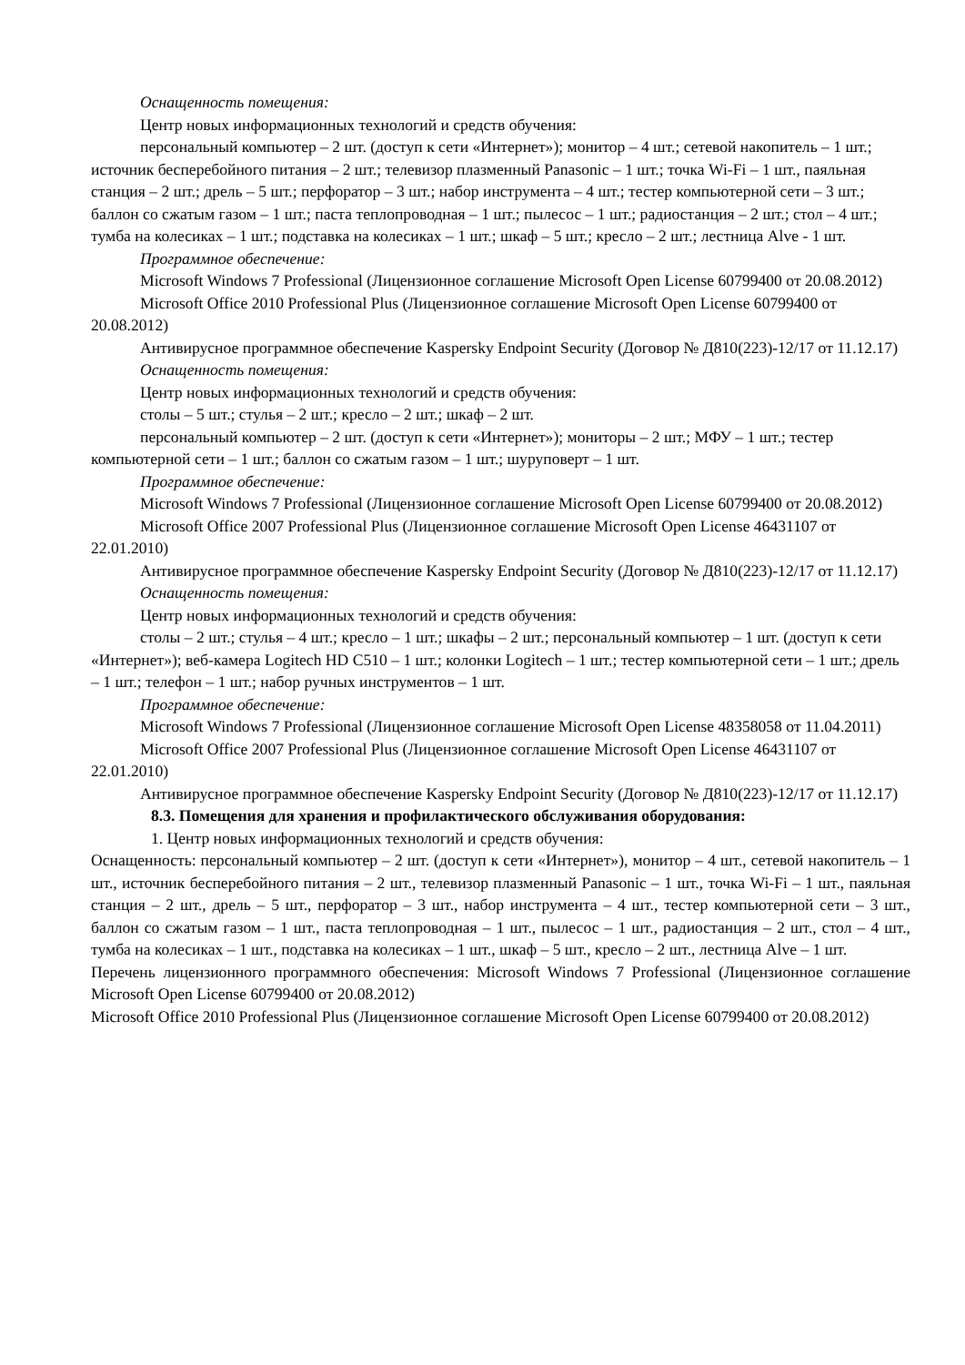Оснащенность помещения:
Центр новых информационных технологий и средств обучения:
персональный компьютер – 2 шт. (доступ к сети «Интернет»); монитор – 4 шт.; сетевой накопитель – 1 шт.; источник бесперебойного питания – 2 шт.; телевизор плазменный Panasonic – 1 шт.; точка Wi-Fi – 1 шт., паяльная станция – 2 шт.; дрель – 5 шт.; перфоратор – 3 шт.; набор инструмента – 4 шт.; тестер компьютерной сети – 3 шт.; баллон со сжатым газом – 1 шт.; паста теплопроводная – 1 шт.; пылесос – 1 шт.; радиостанция – 2 шт.; стол – 4 шт.; тумба на колесиках – 1 шт.; подставка на колесиках – 1 шт.; шкаф – 5 шт.; кресло – 2 шт.; лестница Alve - 1 шт.
Программное обеспечение:
Microsoft Windows 7 Professional (Лицензионное соглашение Microsoft Open License 60799400 от 20.08.2012)
Microsoft Office 2010 Professional Plus (Лицензионное соглашение Microsoft Open License 60799400 от 20.08.2012)
Антивирусное программное обеспечение Kaspersky Endpoint Security (Договор № Д810(223)-12/17 от 11.12.17)
Оснащенность помещения:
Центр новых информационных технологий и средств обучения:
столы – 5 шт.; стулья – 2 шт.; кресло – 2 шт.; шкаф – 2 шт.
персональный компьютер – 2 шт. (доступ к сети «Интернет»); мониторы – 2 шт.; МФУ – 1 шт.; тестер компьютерной сети – 1 шт.; баллон со сжатым газом – 1 шт.; шуруповерт – 1 шт.
Программное обеспечение:
Microsoft Windows 7 Professional (Лицензионное соглашение Microsoft Open License 60799400 от 20.08.2012)
Microsoft Office 2007 Professional Plus (Лицензионное соглашение Microsoft Open License 46431107 от 22.01.2010)
Антивирусное программное обеспечение Kaspersky Endpoint Security (Договор № Д810(223)-12/17 от 11.12.17)
Оснащенность помещения:
Центр новых информационных технологий и средств обучения:
столы – 2 шт.; стулья – 4 шт.; кресло – 1 шт.; шкафы – 2 шт.; персональный компьютер – 1 шт. (доступ к сети «Интернет»); веб-камера Logitech HD C510 – 1 шт.; колонки Logitech – 1 шт.; тестер компьютерной сети – 1 шт.; дрель – 1 шт.; телефон – 1 шт.; набор ручных инструментов – 1 шт.
Программное обеспечение:
Microsoft Windows 7 Professional (Лицензионное соглашение Microsoft Open License 48358058 от 11.04.2011)
Microsoft Office 2007 Professional Plus (Лицензионное соглашение Microsoft Open License 46431107 от 22.01.2010)
Антивирусное программное обеспечение Kaspersky Endpoint Security (Договор № Д810(223)-12/17 от 11.12.17)
8.3. Помещения для хранения и профилактического обслуживания оборудования:
1. Центр новых информационных технологий и средств обучения:
Оснащенность: персональный компьютер – 2 шт. (доступ к сети «Интернет»), монитор – 4 шт., сетевой накопитель – 1 шт., источник бесперебойного питания – 2 шт., телевизор плазменный Panasonic – 1 шт., точка Wi-Fi – 1 шт., паяльная станция – 2 шт., дрель – 5 шт., перфоратор – 3 шт., набор инструмента – 4 шт., тестер компьютерной сети – 3 шт., баллон со сжатым газом – 1 шт., паста теплопроводная – 1 шт., пылесос – 1 шт., радиостанция – 2 шт., стол – 4 шт., тумба на колесиках – 1 шт., подставка на колесиках – 1 шт., шкаф – 5 шт., кресло – 2 шт., лестница Alve – 1 шт.
Перечень лицензионного программного обеспечения: Microsoft Windows 7 Professional (Лицензионное соглашение Microsoft Open License 60799400 от 20.08.2012)
Microsoft Office 2010 Professional Plus (Лицензионное соглашение Microsoft Open License 60799400 от 20.08.2012)